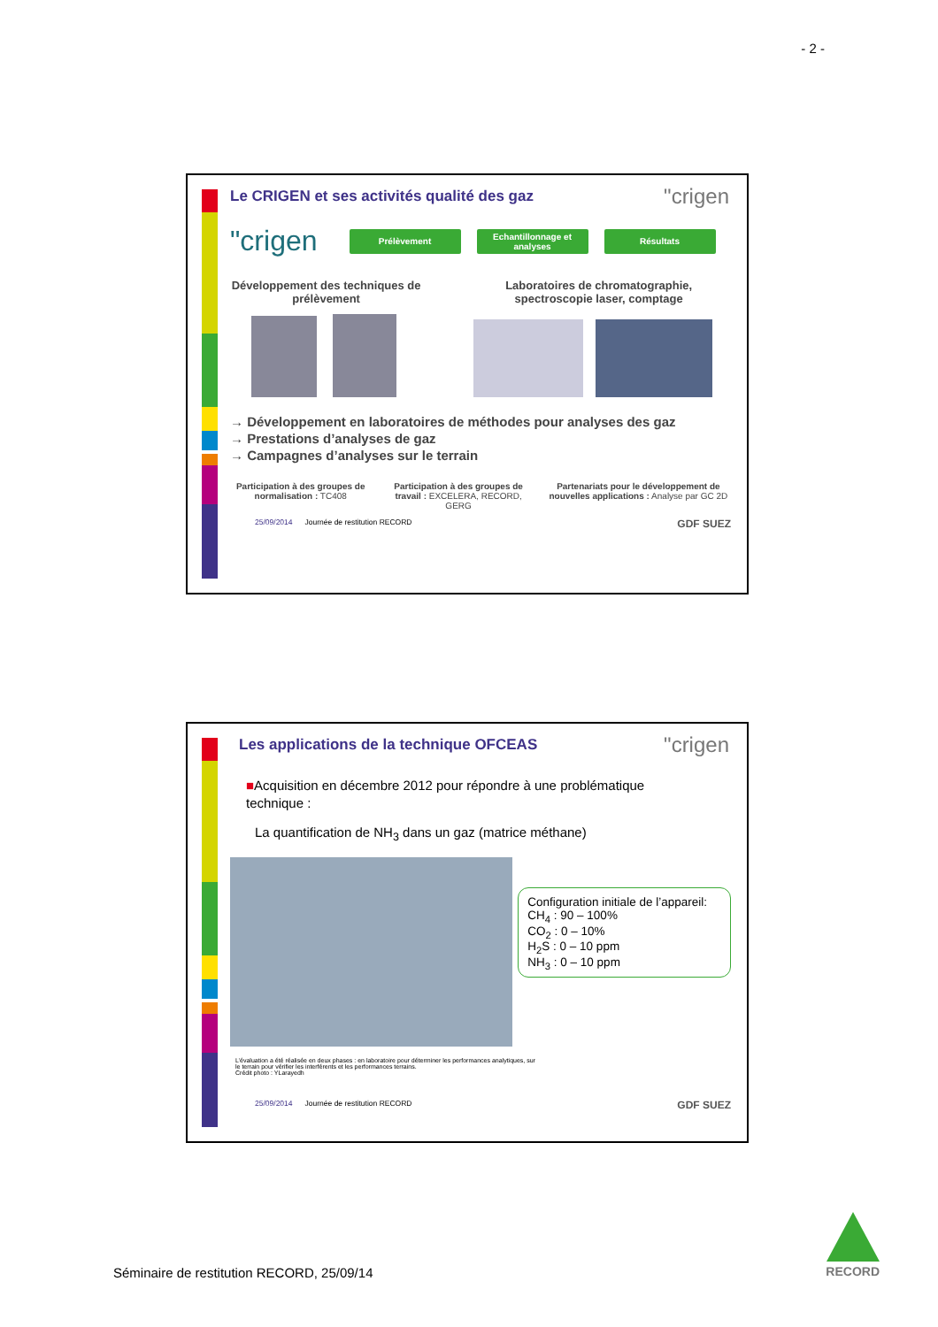- 2 -
"crigen
Le CRIGEN et ses activités qualité des gaz
"crigen
Prélèvement Echantillonnage et analyses
Résultats
Développement des techniques de prélèvement
Laboratoires de chromatographie, spectroscopie laser, comptage
→ Développement en laboratoires de méthodes pour analyses des gaz
→ Prestations d’analyses de gaz
→ Campagnes d’analyses sur le terrain
Participation à des groupes de normalisation : TC408
Participation à des groupes de travail : EXCELERA, RECORD, GERG
Partenariats pour le développement de nouvelles applications : Analyse par GC 2D
25/09/2014 Journée de restitution RECORD GDF SUEZ
"crigen
Les applications de la technique OFCEAS
■Acquisition en décembre 2012 pour répondre à une problématique technique :
La quantification de NH<sub>3</sub> dans un gaz (matrice méthane)
Configuration initiale de l’appareil:
CH<sub>4</sub> : 90 – 100%
CO<sub>2</sub> : 0 – 10%
H<sub>2</sub>S : 0 – 10 ppm
NH<sub>3</sub> : 0 – 10 ppm
L’évaluation a été réalisée en deux phases : en laboratoire pour déterminer les performances analytiques, sur le terrain pour vérifier les interférents et les performances terrains.
Crédit photo : YLarayedh
25/09/2014 Journée de restitution RECORD GDF SUEZ
Séminaire de restitution RECORD, 25/09/14
RECORD